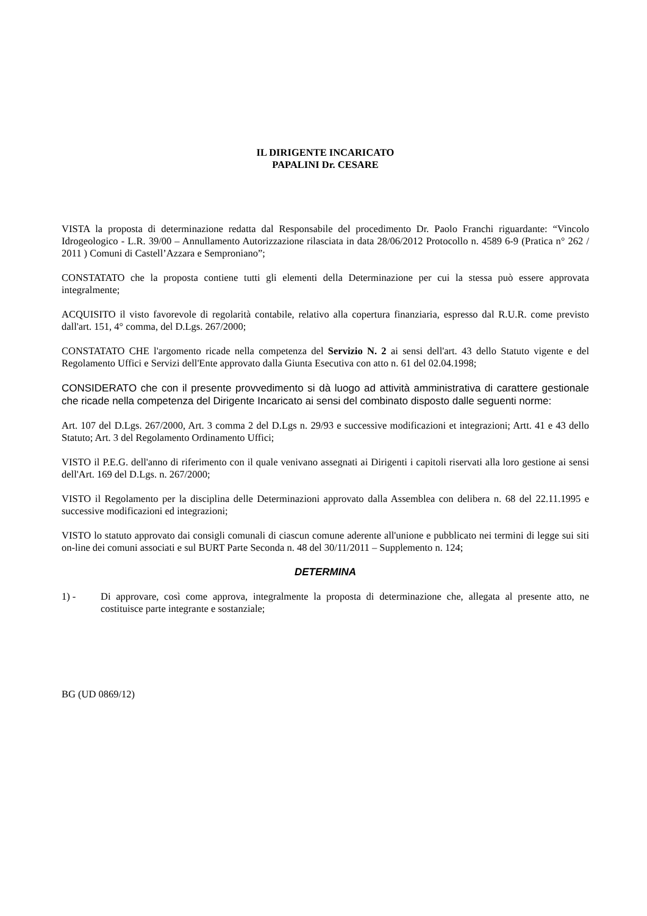IL DIRIGENTE INCARICATO
PAPALINI Dr. CESARE
VISTA la proposta di determinazione redatta dal Responsabile del procedimento Dr. Paolo Franchi riguardante: “Vincolo Idrogeologico - L.R. 39/00 – Annullamento Autorizzazione rilasciata in data 28/06/2012 Protocollo n. 4589 6-9 (Pratica n° 262 / 2011 ) Comuni di Castell’Azzara e Semproniano”;
CONSTATATO che la proposta contiene tutti gli elementi della Determinazione per cui la stessa può essere approvata integralmente;
ACQUISITO il visto favorevole di regolarità contabile, relativo alla copertura finanziaria, espresso dal R.U.R. come previsto dall'art. 151, 4° comma, del D.Lgs. 267/2000;
CONSTATATO CHE l'argomento ricade nella competenza del Servizio N. 2 ai sensi dell'art. 43 dello Statuto vigente e del Regolamento Uffici e Servizi dell'Ente approvato dalla Giunta Esecutiva con atto n. 61 del 02.04.1998;
CONSIDERATO che con il presente provvedimento si dà luogo ad attività amministrativa di carattere gestionale che ricade nella competenza del Dirigente Incaricato ai sensi del combinato disposto dalle seguenti norme:
Art. 107 del D.Lgs. 267/2000, Art. 3 comma 2 del D.Lgs n. 29/93 e successive modificazioni et integrazioni; Artt. 41 e 43 dello Statuto; Art. 3 del Regolamento Ordinamento Uffici;
VISTO il P.E.G. dell'anno di riferimento con il quale venivano assegnati ai Dirigenti i capitoli riservati alla loro gestione ai sensi dell'Art. 169 del D.Lgs. n. 267/2000;
VISTO il Regolamento per la disciplina delle Determinazioni approvato dalla Assemblea con delibera n. 68 del 22.11.1995 e successive modificazioni ed integrazioni;
VISTO lo statuto approvato dai consigli comunali di ciascun comune aderente all'unione e pubblicato nei termini di legge sui siti on-line dei comuni associati e sul BURT Parte Seconda n. 48 del 30/11/2011 – Supplemento n. 124;
DETERMINA
1) - Di approvare, così come approva, integralmente la proposta di determinazione che, allegata al presente atto, ne costituisce parte integrante e sostanziale;
BG (UD 0869/12)